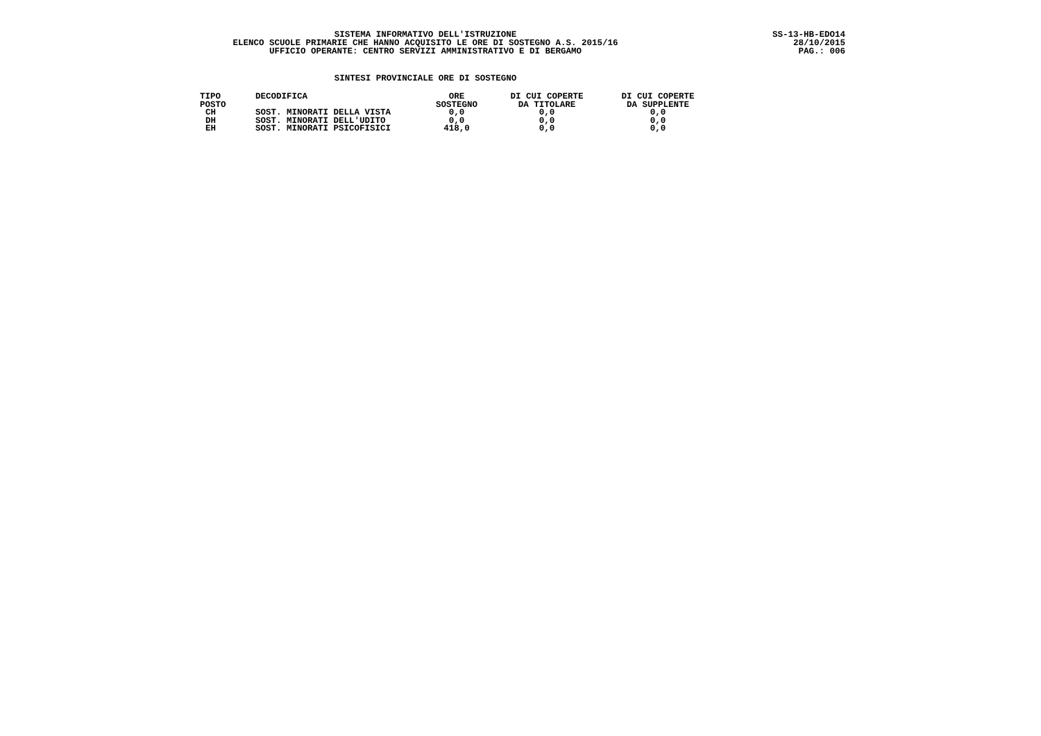SISTEMA INFORMATIVO DELL'ISTRUZIONE
ELENCO SCUOLE PRIMARIE CHE HANNO ACQUISITO LE ORE DI SOSTEGNO A.S. 2015/16
UFFICIO OPERANTE: CENTRO SERVIZI AMMINISTRATIVO E DI BERGAMO
SS-13-HB-EDO14
28/10/2015
PAG.: 006
SINTESI PROVINCIALE ORE DI SOSTEGNO
| TIPO POSTO | DECODIFICA | ORE SOSTEGNO | DI CUI COPERTE DA TITOLARE | DI CUI COPERTE DA SUPPLENTE |
| --- | --- | --- | --- | --- |
| CH | SOST. MINORATI DELLA VISTA | 0,0 | 0,0 | 0,0 |
| DH | SOST. MINORATI DELL'UDITO | 0,0 | 0,0 | 0,0 |
| EH | SOST. MINORATI PSICOFISICI | 418,0 | 0,0 | 0,0 |